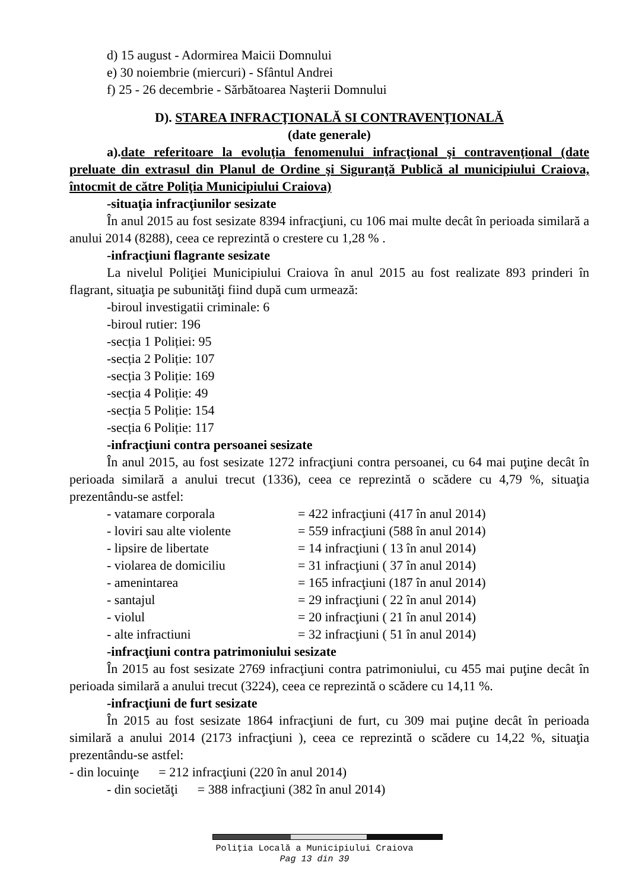d) 15 august - Adormirea Maicii Domnului
e) 30 noiembrie (miercuri) - Sfântul Andrei
f) 25 - 26 decembrie - Sărbătoarea Naşterii Domnului
D). STAREA INFRACŢIONALĂ SI CONTRAVENŢIONALĂ
(date generale)
a).date referitoare la evoluţia fenomenului infracţional şi contravenţional (date preluate din extrasul din Planul de Ordine şi Siguranţă Publică al municipiului Craiova, întocmit de către Poliţia Municipiului Craiova)
-situaţia infracţiunilor sesizate
În anul 2015 au fost sesizate 8394 infracţiuni, cu 106 mai multe decât în perioada similară a anului 2014 (8288), ceea ce reprezintă o crestere cu 1,28 % .
-infracţiuni flagrante sesizate
La nivelul Poliţiei Municipiului Craiova în anul 2015 au fost realizate 893 prinderi în flagrant, situaţia pe subunităţi fiind după cum urmează:
-biroul investigatii criminale: 6
-biroul rutier: 196
-secția 1 Poliției: 95
-secția 2 Poliție: 107
-secția 3 Poliție: 169
-secția 4 Poliție: 49
-secția 5 Poliție: 154
-secția 6 Poliție: 117
-infracţiuni contra persoanei sesizate
În anul 2015, au fost sesizate 1272 infracţiuni contra persoanei, cu 64 mai puţine decât în perioada similară a anului trecut (1336), ceea ce reprezintă o scădere cu 4,79 %, situaţia prezentându-se astfel:
- vatamare corporala = 422 infracţiuni (417 în anul 2014)
- loviri sau alte violente = 559 infracţiuni (588 în anul 2014)
- lipsire de libertate = 14 infracţiuni ( 13 în anul 2014)
- violarea de domiciliu = 31 infracţiuni ( 37 în anul 2014)
- amenintarea = 165 infracţiuni (187 în anul 2014)
- santajul = 29 infracţiuni ( 22 în anul 2014)
- violul = 20 infracţiuni ( 21 în anul 2014)
- alte infractiuni = 32 infracţiuni ( 51 în anul 2014)
-infracţiuni contra patrimoniului sesizate
În 2015 au fost sesizate 2769 infracţiuni contra patrimoniului, cu 455 mai puţine decât în perioada similară a anului trecut (3224), ceea ce reprezintă o scădere cu 14,11 %.
-infracţiuni de furt sesizate
În 2015 au fost sesizate 1864 infracţiuni de furt, cu 309 mai puţine decât în perioada similară a anului 2014 (2173 infracţiuni ), ceea ce reprezintă o scădere cu 14,22 %, situaţia prezentându-se astfel:
- din locuinţe = 212 infracţiuni (220 în anul 2014)
- din societăţi = 388 infracţiuni (382 în anul 2014)
Poliţia Locală a Municipiului Craiova
Pag 13 din 39